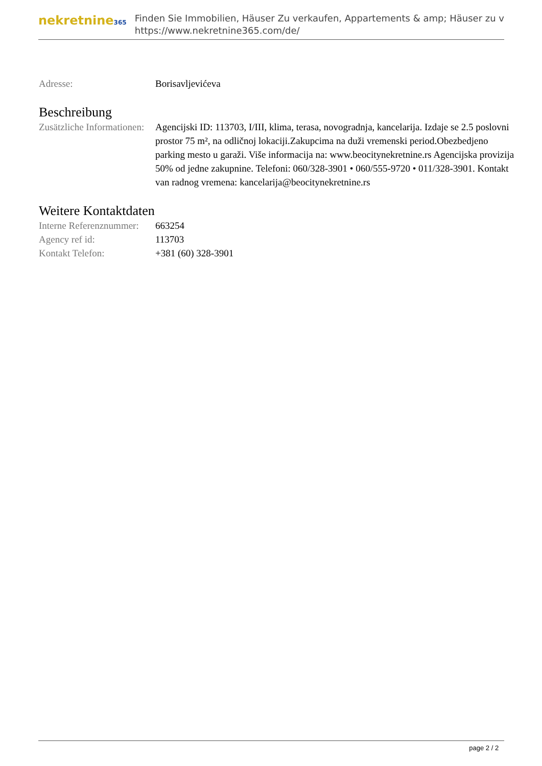nekretnine365
Finden Sie Immobilien, Häuser Zu verkaufen, Appartements & amp; Häuser zu v
https://www.nekretnine365.com/de/
Adresse: Borisavljevićeva
Beschreibung
Zusätzliche Informationen:
Agencijski ID: 113703, I/III, klima, terasa, novogradnja, kancelarija. Izdaje se 2.5 poslovni prostor 75 m², na odličnoj lokaciji.Zakupcima na duži vremenski period.Obezbedjeno parking mesto u garaži. Više informacija na: www.beocitynekretnine.rs Agencijska provizija 50% od jedne zakupnine. Telefoni: 060/328-3901 • 060/555-9720 • 011/328-3901. Kontakt van radnog vremena: kancelarija@beocitynekretnine.rs
Weitere Kontaktdaten
Interne Referenznummer:
663254
Agency ref id: 113703
Kontakt Telefon: +381 (60) 328-3901
page 2 / 2